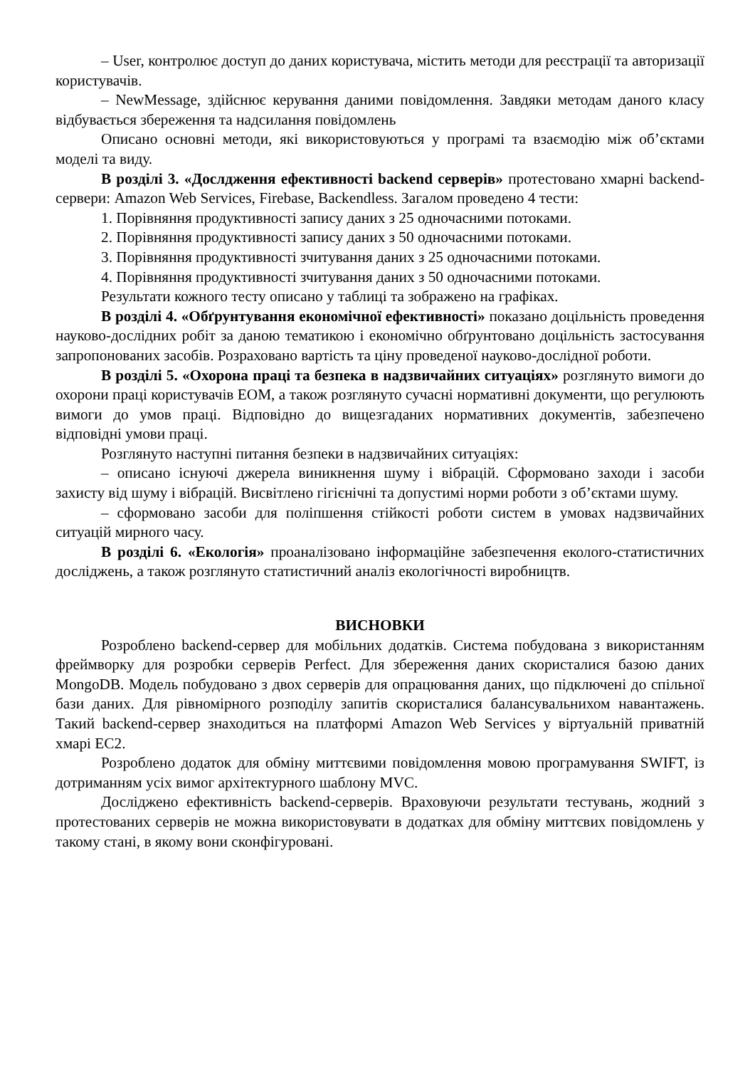– User, контролює доступ до даних користувача, містить методи для реєстрації та авторизації користувачів.
– NewMessage, здійснює керування даними повідомлення. Завдяки методам даного класу відбувається збереження та надсилання повідомлень
Описано основні методи, які використовуються у програмі та взаємодію між об’єктами моделі та виду.
В розділі 3. «Дослдження ефективності backend серверів» протестовано хмарні backend-сервери: Amazon Web Services, Firebase, Backendless. Загалом проведено 4 тести:
1. Порівняння продуктивності запису даних з 25 одночасними потоками.
2. Порівняння продуктивності запису даних з 50 одночасними потоками.
3. Порівняння продуктивності зчитування даних з 25 одночасними потоками.
4. Порівняння продуктивності зчитування даних з 50 одночасними потоками.
Результати кожного тесту описано у таблиці та зображено на графіках.
В розділі 4. «Обґрунтування економічної ефективності» показано доцільність проведення науково-дослідних робіт за даною тематикою і економічно обґрунтовано доцільність застосування запропонованих засобів. Розраховано вартість та ціну проведеної науково-дослідної роботи.
В розділі 5. «Охорона праці та безпека в надзвичайних ситуаціях» розглянуто вимоги до охорони праці користувачів ЕОМ, а також розглянуто сучасні нормативні документи, що регулюють вимоги до умов праці. Відповідно до вищезгаданих нормативних документів, забезпечено відповідні умови праці.
Розглянуто наступні питання безпеки в надзвичайних ситуаціях:
– описано існуючі джерела виникнення шуму і вібрацій. Сформовано заходи і засоби захисту від шуму і вібрацій. Висвітлено гігієнічні та допустимі норми роботи з об’єктами шуму.
– сформовано засоби для поліпшення стійкості роботи систем в умовах надзвичайних ситуацій мирного часу.
В розділі 6. «Екологія» проаналізовано інформаційне забезпечення еколого-статистичних досліджень, а також розглянуто статистичний аналіз екологічності виробництв.
ВИСНОВКИ
Розроблено backend-сервер для мобільних додатків. Система побудована з використанням фреймворку для розробки серверів Perfect. Для збереження даних скористалися базою даних MongoDB. Модель побудовано з двох серверів для опрацювання даних, що підключені до спільної бази даних. Для рівномірного розподілу запитів скористалися балансувальнихом навантажень. Такий backend-сервер знаходиться на платформі Amazon Web Services у віртуальній приватній хмарі EC2.
Розроблено додаток для обміну миттєвими повідомлення мовою програмування SWIFT, із дотриманням усіх вимог архітектурного шаблону MVC.
Досліджено ефективність backend-серверів. Враховуючи результати тестувань, жодний з протестованих серверів не можна використовувати в додатках для обміну миттєвих повідомлень у такому стані, в якому вони сконфігуровані.